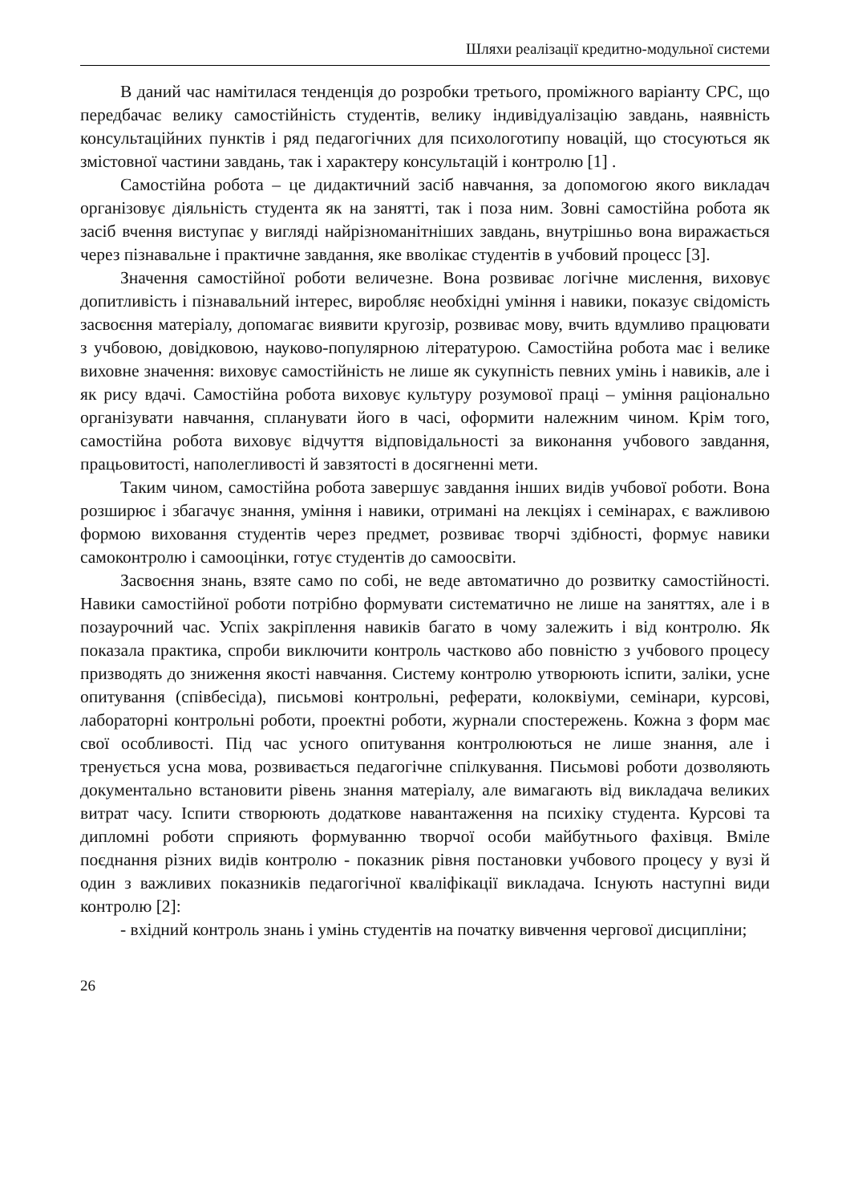Шляхи реалізації кредитно-модульної системи
В даний час намітилася тенденція до розробки третього, проміжного варіанту СРС, що передбачає велику самостійність студентів, велику індивідуалізацію завдань, наявність консультаційних пунктів і ряд педагогічних для психологотипу новацій, що стосуються як змістовної частини завдань, так і характеру консультацій і контролю [1] .
Самостійна робота – це дидактичний засіб навчання, за допомогою якого викладач організовує діяльність студента як на занятті, так і поза ним. Зовні самостійна робота як засіб вчення виступає у вигляді найрізноманітніших завдань, внутрішньо вона виражається через пізнавальне і практичне завдання, яке вволікає студентів в учбовий процесс [3].
Значення самостійної роботи величезне. Вона розвиває логічне мислення, виховує допитливість і пізнавальний інтерес, виробляє необхідні уміння і навики, показує свідомість засвоєння матеріалу, допомагає виявити кругозір, розвиває мову, вчить вдумливо працювати з учбовою, довідковою, науково-популярною літературою. Самостійна робота має і велике виховне значення: виховує самостійність не лише як сукупність певних умінь і навиків, але і як рису вдачі. Самостійна робота виховує культуру розумової праці – уміння раціонально організувати навчання, спланувати його в часі, оформити належним чином. Крім того, самостійна робота виховує відчуття відповідальності за виконання учбового завдання, працьовитості, наполегливості й завзятості в досягненні мети.
Таким чином, самостійна робота завершує завдання інших видів учбової роботи. Вона розширює і збагачує знання, уміння і навики, отримані на лекціях і семінарах, є важливою формою виховання студентів через предмет, розвиває творчі здібності, формує навики самоконтролю і самооцінки, готує студентів до самоосвіти.
Засвоєння знань, взяте само по собі, не веде автоматично до розвитку самостійності. Навики самостійної роботи потрібно формувати систематично не лише на заняттях, але і в позаурочний час. Успіх закріплення навиків багато в чому залежить і від контролю. Як показала практика, спроби виключити контроль частково або повністю з учбового процесу призводять до зниження якості навчання. Систему контролю утворюють іспити, заліки, усне опитування (співбесіда), письмові контрольні, реферати, колоквіуми, семінари, курсові, лабораторні контрольні роботи, проектні роботи, журнали спостережень. Кожна з форм має свої особливості. Під час усного опитування контролюються не лише знання, але і тренується усна мова, розвивається педагогічне спілкування. Письмові роботи дозволяють документально встановити рівень знання матеріалу, але вимагають від викладача великих витрат часу. Іспити створюють додаткове навантаження на психіку студента. Курсові та дипломні роботи сприяють формуванню творчої особи майбутнього фахівця. Вміле поєднання різних видів контролю - показник рівня постановки учбового процесу у вузі й один з важливих показників педагогічної кваліфікації викладача. Існують наступні види контролю [2]:
- вхідний контроль знань і умінь студентів на початку вивчення чергової дисципліни;
26